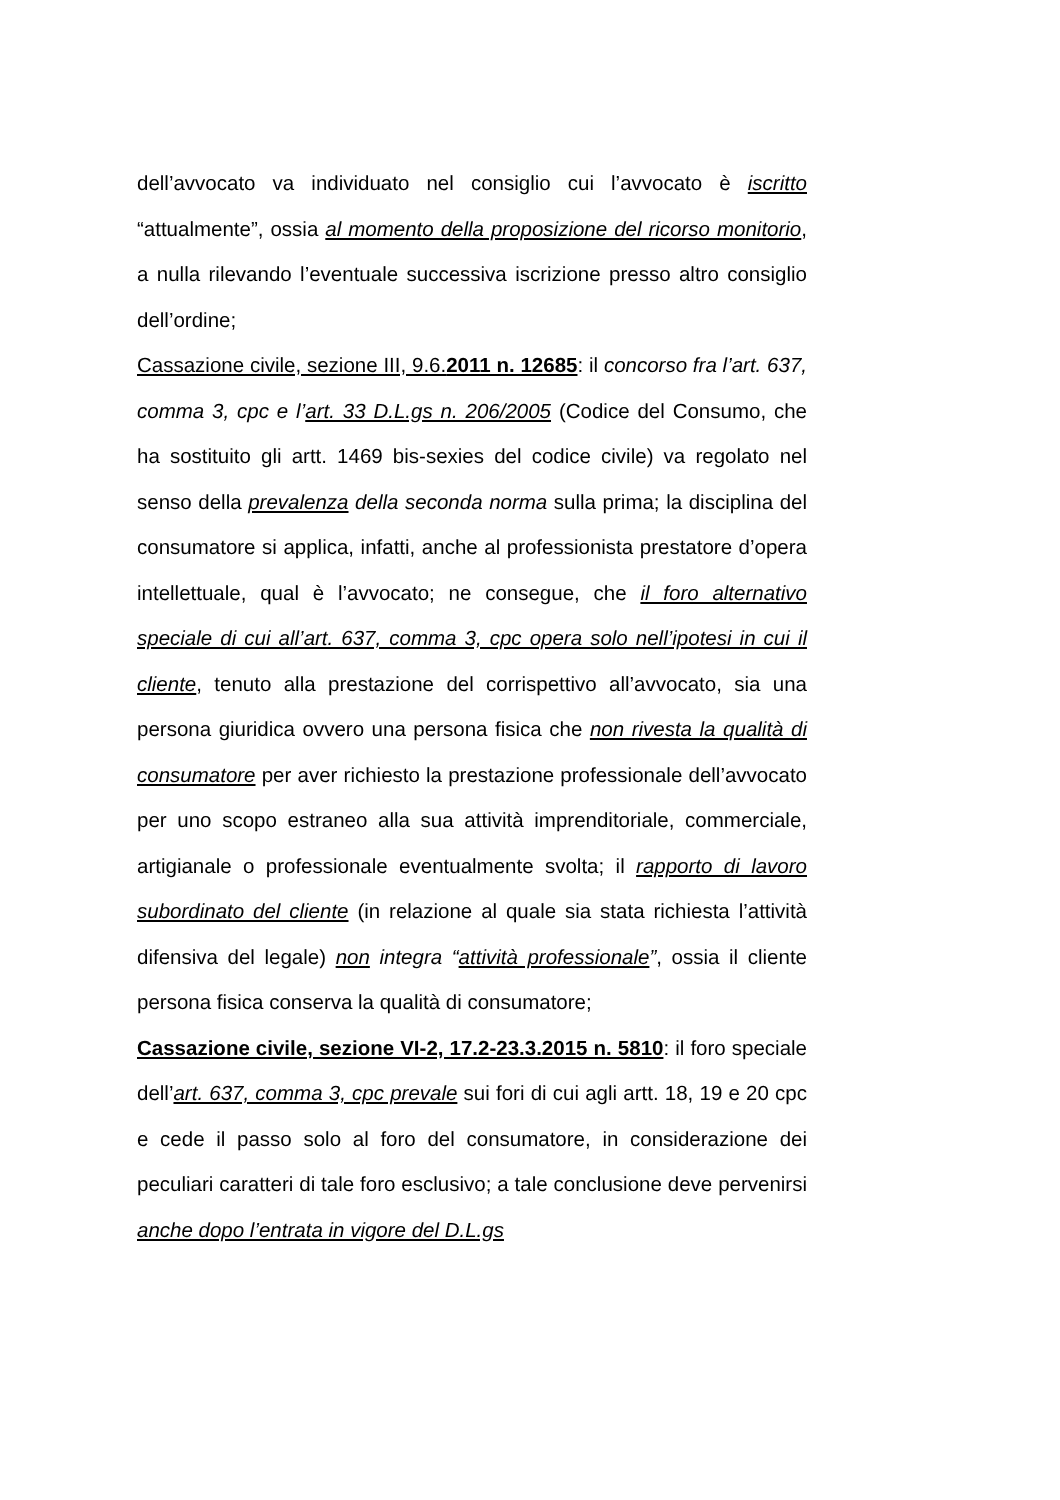dell’avvocato va individuato nel consiglio cui l’avvocato è iscritto “attualmente”, ossia al momento della proposizione del ricorso monitorio, a nulla rilevando l’eventuale successiva iscrizione presso altro consiglio dell’ordine;
Cassazione civile, sezione III, 9.6.2011 n. 12685: il concorso fra l’art. 637, comma 3, cpc e l’art. 33 D.L.gs n. 206/2005 (Codice del Consumo, che ha sostituito gli artt. 1469 bis-sexies del codice civile) va regolato nel senso della prevalenza della seconda norma sulla prima; la disciplina del consumatore si applica, infatti, anche al professionista prestatore d’opera intellettuale, qual è l’avvocato; ne consegue, che il foro alternativo speciale di cui all’art. 637, comma 3, cpc opera solo nell’ipotesi in cui il cliente, tenuto alla prestazione del corrispettivo all’avvocato, sia una persona giuridica ovvero una persona fisica che non rivesta la qualità di consumatore per aver richiesto la prestazione professionale dell’avvocato per uno scopo estraneo alla sua attività imprenditoriale, commerciale, artigianale o professionale eventualmente svolta; il rapporto di lavoro subordinato del cliente (in relazione al quale sia stata richiesta l’attività difensiva del legale) non integra “attività professionale”, ossia il cliente persona fisica conserva la qualità di consumatore;
Cassazione civile, sezione VI-2, 17.2-23.3.2015 n. 5810: il foro speciale dell’art. 637, comma 3, cpc prevale sui fori di cui agli artt. 18, 19 e 20 cpc e cede il passo solo al foro del consumatore, in considerazione dei peculiari caratteri di tale foro esclusivo; a tale conclusione deve pervenirsi anche dopo l’entrata in vigore del D.L.gs